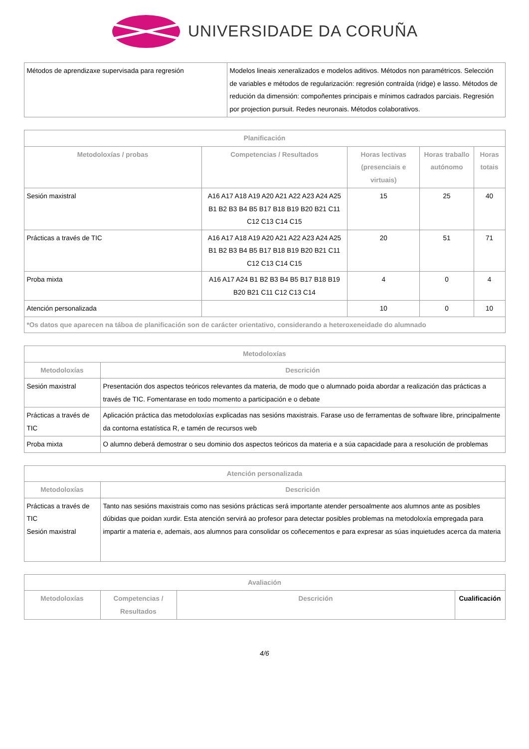UNIVERSIDADE DA CORUÑA
| Métodos de aprendizaxe supervisada para regresión | Modelos lineais xeneralizados e modelos aditivos. Métodos non paramétricos. Selección de variables e métodos de regularización: regresión contraída (ridge) e lasso. Métodos de redución da dimensión: compoñentes principais e mínimos cadrados parciais. Regresión por projection pursuit. Redes neuronais. Métodos colaborativos. |
| Planificación | | | | |
| --- | --- | --- | --- | --- |
| Metodoloxías / probas | Competencias / Resultados | Horas lectivas (presenciais e virtuais) | Horas traballo autónomo | Horas totais |
| Sesión maxistral | A16 A17 A18 A19 A20 A21 A22 A23 A24 A25 B1 B2 B3 B4 B5 B17 B18 B19 B20 B21 C11 C12 C13 C14 C15 | 15 | 25 | 40 |
| Prácticas a través de TIC | A16 A17 A18 A19 A20 A21 A22 A23 A24 A25 B1 B2 B3 B4 B5 B17 B18 B19 B20 B21 C11 C12 C13 C14 C15 | 20 | 51 | 71 |
| Proba mixta | A16 A17 A24 B1 B2 B3 B4 B5 B17 B18 B19 B20 B21 C11 C12 C13 C14 | 4 | 0 | 4 |
| Atención personalizada | | 10 | 0 | 10 |
| *Os datos que aparecen na táboa de planificación son de carácter orientativo, considerando a heteroxeneidade do alumnado | | | | |
| Metodoloxías | |
| --- | --- |
| Metodoloxías | Descrición |
| Sesión maxistral | Presentación dos aspectos teóricos relevantes da materia, de modo que o alumnado poida abordar a realización das prácticas a través de TIC. Fomentarase en todo momento a participación e o debate |
| Prácticas a través de TIC | Aplicación práctica das metodoloxías explicadas nas sesións maxistrais. Farase uso de ferramentas de software libre, principalmente da contorna estatística R, e tamén de recursos web |
| Proba mixta | O alumno deberá demostrar o seu dominio dos aspectos teóricos da materia e a súa capacidade para a resolución de problemas |
| Atención personalizada | |
| --- | --- |
| Metodoloxías | Descrición |
| Prácticas a través de TIC Sesión maxistral | Tanto nas sesións maxistrais como nas sesións prácticas será importante atender persoalmente aos alumnos ante as posibles dúbidas que poidan xurdir. Esta atención servirá ao profesor para detectar posibles problemas na metodoloxía empregada para impartir a materia e, ademais, aos alumnos para consolidar os coñecementos e para expresar as súas inquietudes acerca da materia |
| Avaliación | | | |
| --- | --- | --- | --- |
| Metodoloxías | Competencias / Resultados | Descrición | Cualificación |
4/6